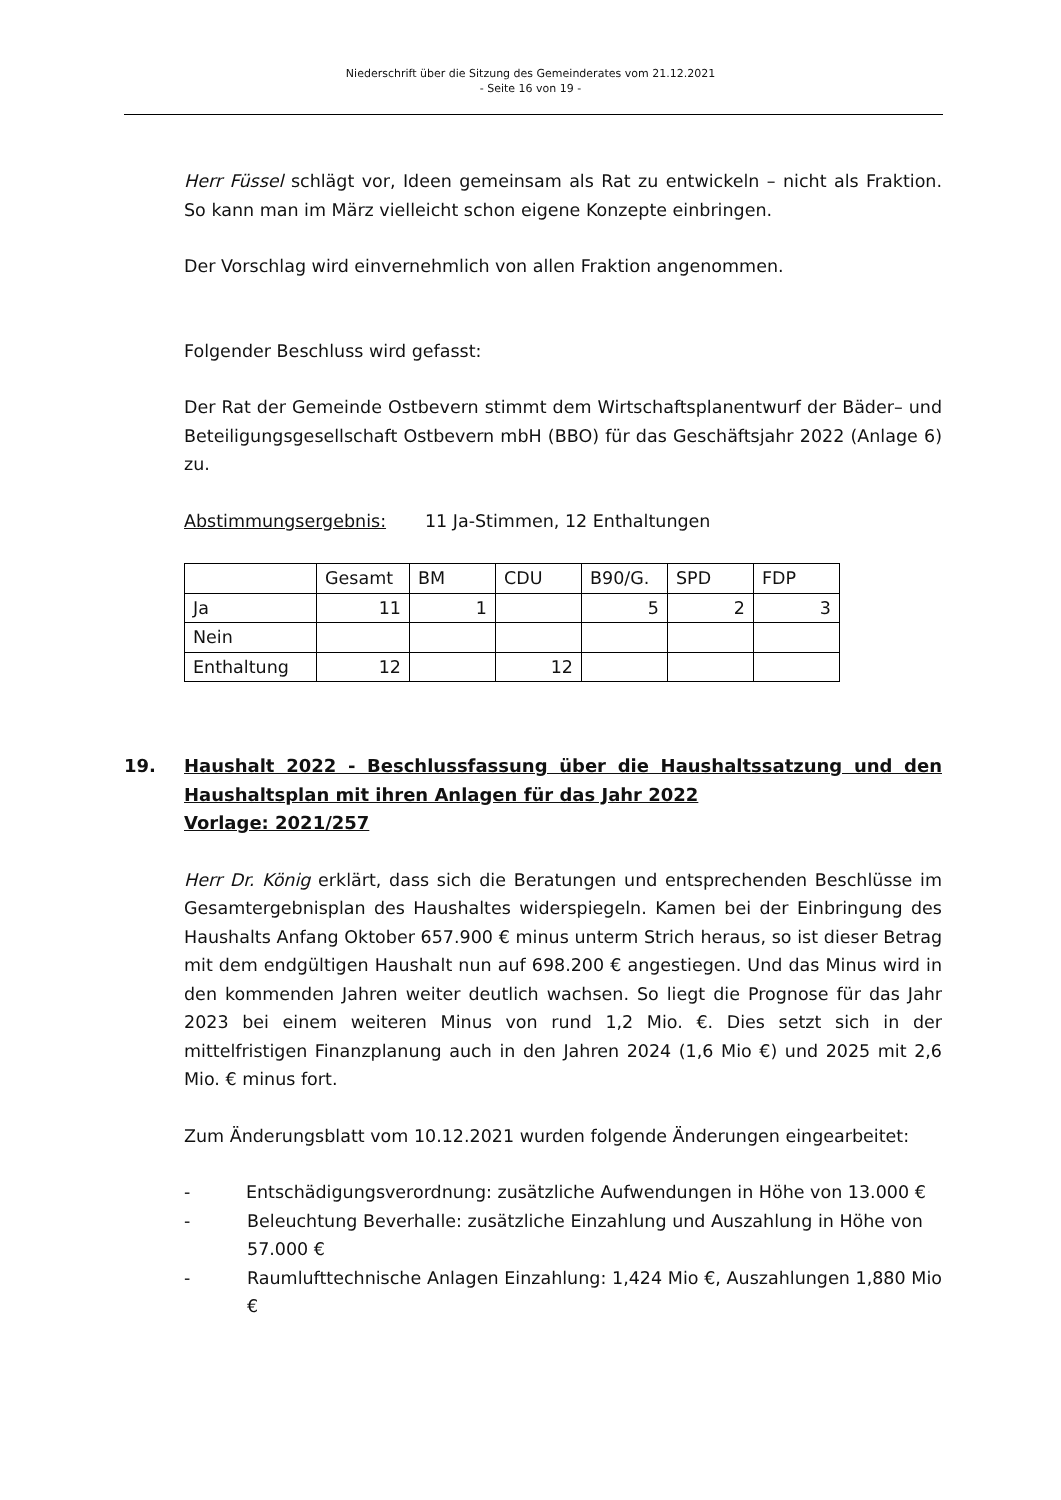Niederschrift über die Sitzung des Gemeinderates vom 21.12.2021
- Seite 16 von 19 -
Herr Füssel schlägt vor, Ideen gemeinsam als Rat zu entwickeln – nicht als Fraktion. So kann man im März vielleicht schon eigene Konzepte einbringen.
Der Vorschlag wird einvernehmlich von allen Fraktion angenommen.
Folgender Beschluss wird gefasst:
Der Rat der Gemeinde Ostbevern stimmt dem Wirtschaftsplanentwurf der Bäder– und Beteiligungsgesellschaft Ostbevern mbH (BBO) für das Geschäftsjahr 2022 (Anlage 6) zu.
Abstimmungsergebnis: 11 Ja-Stimmen, 12 Enthaltungen
| | Gesamt | BM | CDU | B90/G. | SPD | FDP |
| Ja | 11 | 1 | | 5 | 2 | 3 |
| Nein | | | | | | |
| Enthaltung | 12 | | 12 | | | |
19. Haushalt 2022 - Beschlussfassung über die Haushaltssatzung und den Haushaltsplan mit ihren Anlagen für das Jahr 2022
Vorlage: 2021/257
Herr Dr. König erklärt, dass sich die Beratungen und entsprechenden Beschlüsse im Gesamtergebnisplan des Haushaltes widerspiegeln. Kamen bei der Einbringung des Haushalts Anfang Oktober 657.900 € minus unterm Strich heraus, so ist dieser Betrag mit dem endgültigen Haushalt nun auf 698.200 € angestiegen. Und das Minus wird in den kommenden Jahren weiter deutlich wachsen. So liegt die Prognose für das Jahr 2023 bei einem weiteren Minus von rund 1,2 Mio. €. Dies setzt sich in der mittelfristigen Finanzplanung auch in den Jahren 2024 (1,6 Mio €) und 2025 mit 2,6 Mio. € minus fort.
Zum Änderungsblatt vom 10.12.2021 wurden folgende Änderungen eingearbeitet:
- Entschädigungsverordnung: zusätzliche Aufwendungen in Höhe von 13.000 €
- Beleuchtung Beverhalle: zusätzliche Einzahlung und Auszahlung in Höhe von 57.000 €
- Raumlufttechnische Anlagen Einzahlung: 1,424 Mio €, Auszahlungen 1,880 Mio €